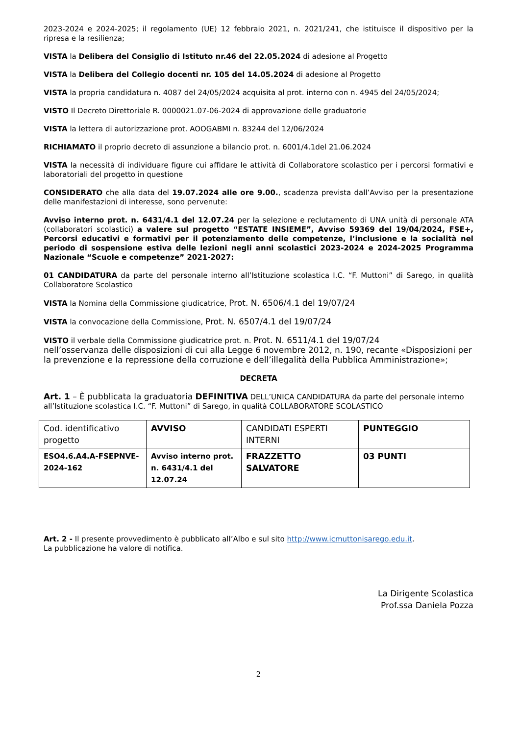2023-2024 e 2024-2025; il regolamento (UE) 12 febbraio 2021, n. 2021/241, che istituisce il dispositivo per la ripresa e la resilienza;
VISTA la Delibera del Consiglio di Istituto nr.46 del 22.05.2024 di adesione al Progetto
VISTA la Delibera del Collegio docenti nr. 105 del 14.05.2024 di adesione al Progetto
VISTA la propria candidatura n. 4087 del 24/05/2024 acquisita al prot. interno con n. 4945 del 24/05/2024;
VISTO Il Decreto Direttoriale R. 0000021.07-06-2024 di approvazione delle graduatorie
VISTA la lettera di autorizzazione prot. AOOGABMI n. 83244 del 12/06/2024
RICHIAMATO il proprio decreto di assunzione a bilancio prot. n. 6001/4.1del 21.06.2024
VISTA la necessità di individuare figure cui affidare le attività di Collaboratore scolastico per i percorsi formativi e laboratoriali del progetto in questione
CONSIDERATO che alla data del 19.07.2024 alle ore 9.00., scadenza prevista dall’Avviso per la presentazione delle manifestazioni di interesse, sono pervenute:
Avviso interno prot. n. 6431/4.1 del 12.07.24 per la selezione e reclutamento di UNA unità di personale ATA (collaboratori scolastici) a valere sul progetto “ESTATE INSIEME”, Avviso 59369 del 19/04/2024, FSE+, Percorsi educativi e formativi per il potenziamento delle competenze, l’inclusione e la socialità nel periodo di sospensione estiva delle lezioni negli anni scolastici 2023-2024 e 2024-2025 Programma Nazionale “Scuole e competenze” 2021-2027:
01 CANDIDATURA da parte del personale interno all’Istituzione scolastica I.C. “F. Muttoni” di Sarego, in qualità Collaboratore Scolastico
VISTA la Nomina della Commissione giudicatrice, Prot. N. 6506/4.1 del 19/07/24
VISTA la convocazione della Commissione, Prot. N. 6507/4.1 del 19/07/24
VISTO il verbale della Commissione giudicatrice prot. n. Prot. N. 6511/4.1 del 19/07/24
nell’osservanza delle disposizioni di cui alla Legge 6 novembre 2012, n. 190, recante «Disposizioni per la prevenzione e la repressione della corruzione e dell’illegalità della Pubblica Amministrazione»;
DECRETA
Art. 1 – È pubblicata la graduatoria DEFINITIVA DELL’UNICA CANDIDATURA da parte del personale interno all’Istituzione scolastica I.C. “F. Muttoni” di Sarego, in qualità COLLABORATORE SCOLASTICO
| Cod. identificativo progetto | AVVISO | CANDIDATI ESPERTI INTERNI | PUNTEGGIO |
| ESO4.6.A4.A-FSEPNVE-2024-162 | Avviso interno prot. n. 6431/4.1 del 12.07.24 | FRAZZETTO SALVATORE | 03 PUNTI |
Art. 2 - Il presente provvedimento è pubblicato all’Albo e sul sito http://www.icmuttonisarego.edu.it.
La pubblicazione ha valore di notifica.
La Dirigente Scolastica
Prof.ssa Daniela Pozza
2